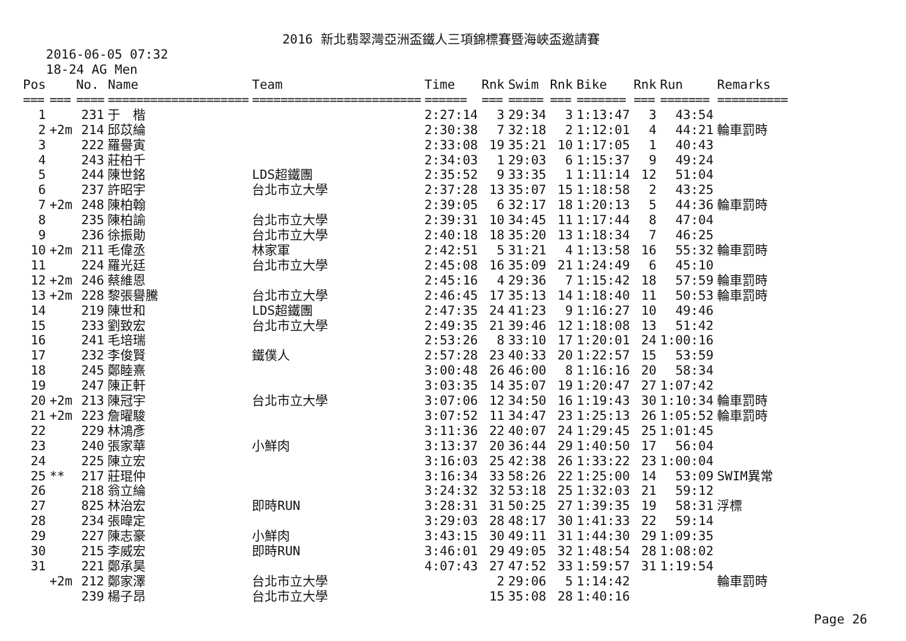2016 新北翡翠灣亞洲盃鐵人三項錦標賽暨海峽盃邀請賽
2016-06-05 07:32
18-24 AG Men
| Pos | | No. | Name | Team | Time | Rnk | Swim | Rnk | Bike | Rnk | Run | Remarks |
| --- | --- | --- | --- | --- | --- | --- | --- | --- | --- | --- | --- | --- |
| === | === | ==== | ==================== | ======================== | ====== | === | ===== | === | ======= | === | ======= | ========== |
| 1 | | 231 | 于 楷 | | 2:27:14 | 3 | 29:34 | 3 | 1:13:47 | 3 | 43:54 | |
| 2 | +2m | 214 | 邱苡綸 | | 2:30:38 | 7 | 32:18 | 2 | 1:12:01 | 4 | 44:21 | 輪車罰時 |
| 3 | | 222 | 羅譽寅 | | 2:33:08 | 19 | 35:21 | 10 | 1:17:05 | 1 | 40:43 | |
| 4 | | 243 | 莊柏千 | | 2:34:03 | 1 | 29:03 | 6 | 1:15:37 | 9 | 49:24 | |
| 5 | | 244 | 陳世銘 | LDS超鐵團 | 2:35:52 | 9 | 33:35 | 1 | 1:11:14 | 12 | 51:04 | |
| 6 | | 237 | 許昭宇 | 台北市立大學 | 2:37:28 | 13 | 35:07 | 15 | 1:18:58 | 2 | 43:25 | |
| 7 | +2m | 248 | 陳柏翰 | | 2:39:05 | 6 | 32:17 | 18 | 1:20:13 | 5 | 44:36 | 輪車罰時 |
| 8 | | 235 | 陳柏諭 | 台北市立大學 | 2:39:31 | 10 | 34:45 | 11 | 1:17:44 | 8 | 47:04 | |
| 9 | | 236 | 徐振勛 | 台北市立大學 | 2:40:18 | 18 | 35:20 | 13 | 1:18:34 | 7 | 46:25 | |
| 10 | +2m | 211 | 毛偉丞 | 林家軍 | 2:42:51 | 5 | 31:21 | 4 | 1:13:58 | 16 | 55:32 | 輪車罰時 |
| 11 | | 224 | 羅光廷 | 台北市立大學 | 2:45:08 | 16 | 35:09 | 21 | 1:24:49 | 6 | 45:10 | |
| 12 | +2m | 246 | 蔡維恩 | | 2:45:16 | 4 | 29:36 | 7 | 1:15:42 | 18 | 57:59 | 輪車罰時 |
| 13 | +2m | 228 | 黎張譽騰 | 台北市立大學 | 2:46:45 | 17 | 35:13 | 14 | 1:18:40 | 11 | 50:53 | 輪車罰時 |
| 14 | | 219 | 陳世和 | LDS超鐵團 | 2:47:35 | 24 | 41:23 | 9 | 1:16:27 | 10 | 49:46 | |
| 15 | | 233 | 劉致宏 | 台北市立大學 | 2:49:35 | 21 | 39:46 | 12 | 1:18:08 | 13 | 51:42 | |
| 16 | | 241 | 毛培瑞 | | 2:53:26 | 8 | 33:10 | 17 | 1:20:01 | 24 | 1:00:16 | |
| 17 | | 232 | 李俊賢 | 鐵僕人 | 2:57:28 | 23 | 40:33 | 20 | 1:22:57 | 15 | 53:59 | |
| 18 | | 245 | 鄭睦熹 | | 3:00:48 | 26 | 46:00 | 8 | 1:16:16 | 20 | 58:34 | |
| 19 | | 247 | 陳正軒 | | 3:03:35 | 14 | 35:07 | 19 | 1:20:47 | 27 | 1:07:42 | |
| 20 | +2m | 213 | 陳冠宇 | 台北市立大學 | 3:07:06 | 12 | 34:50 | 16 | 1:19:43 | 30 | 1:10:34 | 輪車罰時 |
| 21 | +2m | 223 | 詹曜駿 | | 3:07:52 | 11 | 34:47 | 23 | 1:25:13 | 26 | 1:05:52 | 輪車罰時 |
| 22 | | 229 | 林鴻彥 | | 3:11:36 | 22 | 40:07 | 24 | 1:29:45 | 25 | 1:01:45 | |
| 23 | | 240 | 張家華 | 小鮮肉 | 3:13:37 | 20 | 36:44 | 29 | 1:40:50 | 17 | 56:04 | |
| 24 | | 225 | 陳立宏 | | 3:16:03 | 25 | 42:38 | 26 | 1:33:22 | 23 | 1:00:04 | |
| 25 | ** | 217 | 莊琨仲 | | 3:16:34 | 33 | 58:26 | 22 | 1:25:00 | 14 | 53:09 | SWIM異常 |
| 26 | | 218 | 翁立綸 | | 3:24:32 | 32 | 53:18 | 25 | 1:32:03 | 21 | 59:12 | |
| 27 | | 825 | 林治宏 | 即時RUN | 3:28:31 | 31 | 50:25 | 27 | 1:39:35 | 19 | 58:31 | 浮標 |
| 28 | | 234 | 張暐定 | | 3:29:03 | 28 | 48:17 | 30 | 1:41:33 | 22 | 59:14 | |
| 29 | | 227 | 陳志豪 | 小鮮肉 | 3:43:15 | 30 | 49:11 | 31 | 1:44:30 | 29 | 1:09:35 | |
| 30 | | 215 | 李威宏 | 即時RUN | 3:46:01 | 29 | 49:05 | 32 | 1:48:54 | 28 | 1:08:02 | |
| 31 | | 221 | 鄭承昊 | | 4:07:43 | 27 | 47:52 | 33 | 1:59:57 | 31 | 1:19:54 | |
| | +2m | 212 | 鄭家澤 | 台北市立大學 | | 2 | 29:06 | 5 | 1:14:42 | | | 輪車罰時 |
| | | 239 | 楊子昂 | 台北市立大學 | | 15 | 35:08 | 28 | 1:40:16 | | | |
Page 26